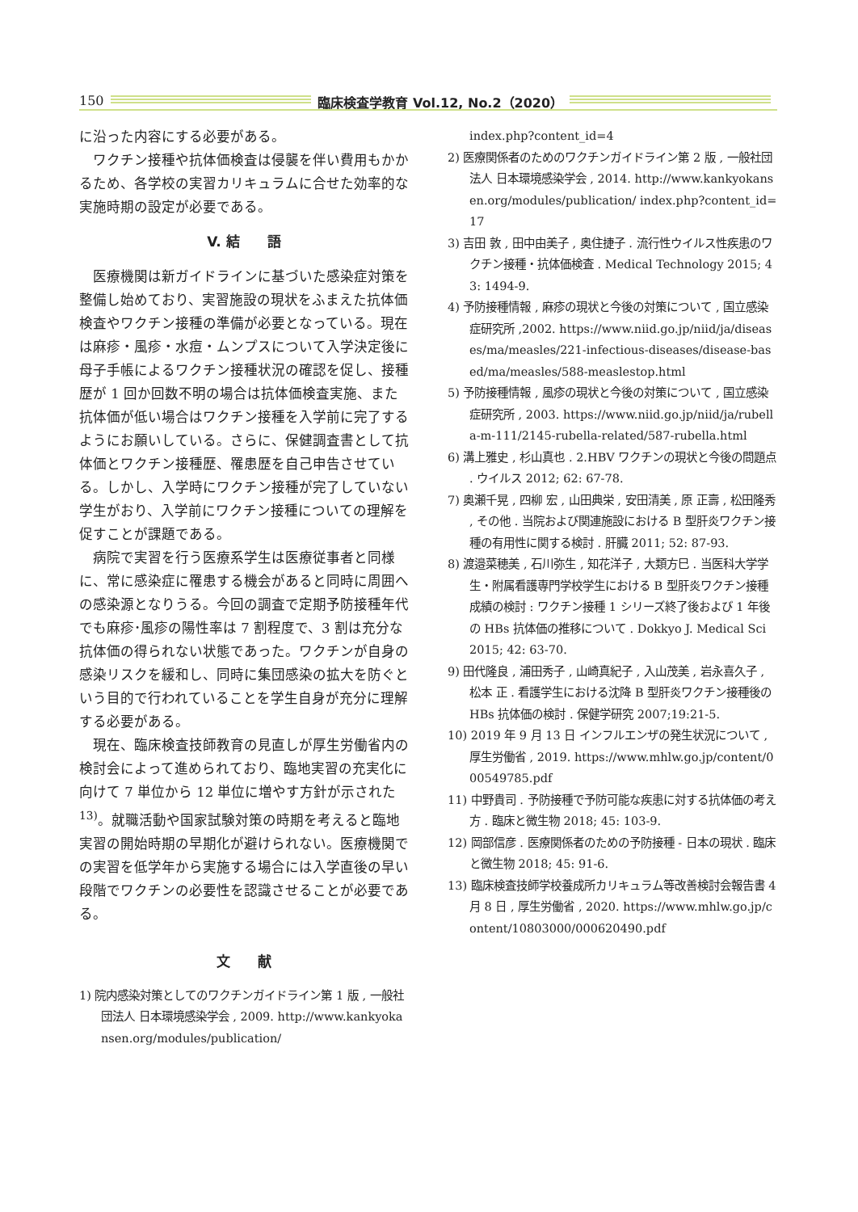150 臨床検査学教育 Vol.12, No.2（2020）
に沿った内容にする必要がある。
ワクチン接種や抗体価検査は侵襲を伴い費用もかかるため、各学校の実習カリキュラムに合せた効率的な実施時期の設定が必要である。
V. 結　　語
医療機関は新ガイドラインに基づいた感染症対策を整備し始めており、実習施設の現状をふまえた抗体価検査やワクチン接種の準備が必要となっている。現在は麻疹・風疹・水痘・ムンプスについて入学決定後に母子手帳によるワクチン接種状況の確認を促し、接種歴が 1 回か回数不明の場合は抗体価検査実施、また抗体価が低い場合はワクチン接種を入学前に完了するようにお願いしている。さらに、保健調査書として抗体価とワクチン接種歴、罹患歴を自己申告させている。しかし、入学時にワクチン接種が完了していない学生がおり、入学前にワクチン接種についての理解を促すことが課題である。
病院で実習を行う医療系学生は医療従事者と同様に、常に感染症に罹患する機会があると同時に周囲への感染源となりうる。今回の調査で定期予防接種年代でも麻疹･風疹の陽性率は 7 割程度で、3 割は充分な抗体価の得られない状態であった。ワクチンが自身の感染リスクを緩和し、同時に集団感染の拡大を防ぐという目的で行われていることを学生自身が充分に理解する必要がある。
現在、臨床検査技師教育の見直しが厚生労働省内の検討会によって進められており、臨地実習の充実化に向けて 7 単位から 12 単位に増やす方針が示された <sup>13)</sup>。就職活動や国家試験対策の時期を考えると臨地実習の開始時期の早期化が避けられない。医療機関での実習を低学年から実施する場合には入学直後の早い段階でワクチンの必要性を認識させることが必要である。
文　　献
1) 院内感染対策としてのワクチンガイドライン第 1 版 , 一般社団法人 日本環境感染学会 , 2009. http://www.kankyokansen.org/modules/publication/
index.php?content_id=4
2) 医療関係者のためのワクチンガイドライン第 2 版 , 一般社団法人 日本環境感染学会 , 2014. http://www.kankyokansen.org/modules/publication/ index.php?content_id=17
3) 吉田 敦 , 田中由美子 , 奥住捷子 . 流行性ウイルス性疾患のワクチン接種・抗体価検査 . Medical Technology 2015; 43: 1494-9.
4) 予防接種情報 , 麻疹の現状と今後の対策について , 国立感染症研究所 ,2002. https://www.niid.go.jp/niid/ja/diseases/ma/measles/221-infectious-diseases/disease-based/ma/measles/588-measlestop.html
5) 予防接種情報 , 風疹の現状と今後の対策について , 国立感染症研究所 , 2003. https://www.niid.go.jp/niid/ja/rubella-m-111/2145-rubella-related/587-rubella.html
6) 溝上雅史 , 杉山真也 . 2.HBV ワクチンの現状と今後の問題点 . ウイルス 2012; 62: 67-78.
7) 奥瀬千晃 , 四柳 宏 , 山田典栄 , 安田清美 , 原 正壽 , 松田隆秀 , その他 . 当院および関連施設における B 型肝炎ワクチン接種の有用性に関する検討 . 肝臓 2011; 52: 87-93.
8) 渡邉菜穂美 , 石川弥生 , 知花洋子 , 大類方巳 . 当医科大学学生・附属看護専門学校学生における B 型肝炎ワクチン接種成績の検討 : ワクチン接種 1 シリーズ終了後および 1 年後の HBs 抗体価の推移について . Dokkyo J. Medical Sci 2015; 42: 63-70.
9) 田代隆良 , 浦田秀子 , 山崎真紀子 , 入山茂美 , 岩永喜久子 , 松本 正 . 看護学生における沈降 B 型肝炎ワクチン接種後の HBs 抗体価の検討 . 保健学研究 2007;19:21-5.
10) 2019 年 9 月 13 日 インフルエンザの発生状況について , 厚生労働省 , 2019. https://www.mhlw.go.jp/content/000549785.pdf
11) 中野貴司 . 予防接種で予防可能な疾患に対する抗体価の考え方 . 臨床と微生物 2018; 45: 103-9.
12) 岡部信彦 . 医療関係者のための予防接種 - 日本の現状 . 臨床と微生物 2018; 45: 91-6.
13) 臨床検査技師学校養成所カリキュラム等改善検討会報告書 4 月 8 日 , 厚生労働省 , 2020. https://www.mhlw.go.jp/content/10803000/000620490.pdf